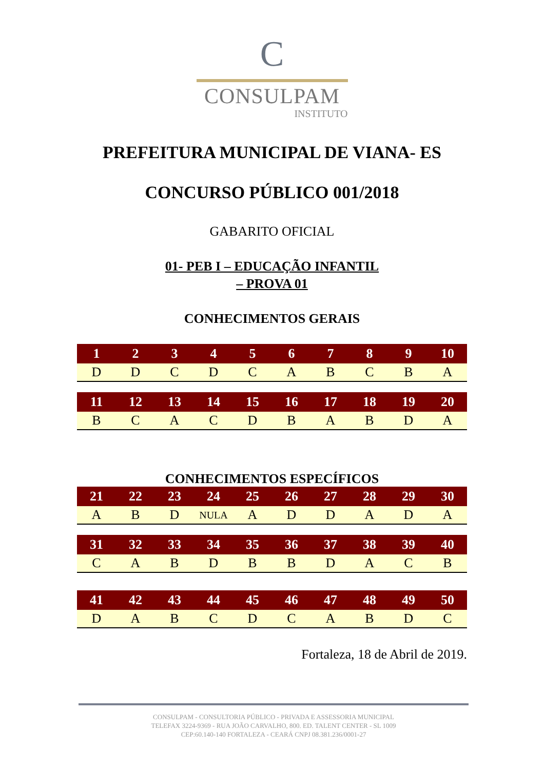C
CONSULPAM
INSTITUTO
PREFEITURA MUNICIPAL DE VIANA- ES
CONCURSO PÚBLICO 001/2018
GABARITO OFICIAL
01- PEB I – EDUCAÇÃO INFANTIL
– PROVA 01
CONHECIMENTOS GERAIS
| 1 | 2 | 3 | 4 | 5 | 6 | 7 | 8 | 9 | 10 |
| --- | --- | --- | --- | --- | --- | --- | --- | --- | --- |
| D | D | C | D | C | A | B | C | B | A |
| 11 | 12 | 13 | 14 | 15 | 16 | 17 | 18 | 19 | 20 |
| --- | --- | --- | --- | --- | --- | --- | --- | --- | --- |
| B | C | A | C | D | B | A | B | D | A |
CONHECIMENTOS ESPECÍFICOS
| 21 | 22 | 23 | 24 | 25 | 26 | 27 | 28 | 29 | 30 |
| --- | --- | --- | --- | --- | --- | --- | --- | --- | --- |
| A | B | D | NULA | A | D | D | A | D | A |
| 31 | 32 | 33 | 34 | 35 | 36 | 37 | 38 | 39 | 40 |
| --- | --- | --- | --- | --- | --- | --- | --- | --- | --- |
| C | A | B | D | B | B | D | A | C | B |
| 41 | 42 | 43 | 44 | 45 | 46 | 47 | 48 | 49 | 50 |
| --- | --- | --- | --- | --- | --- | --- | --- | --- | --- |
| D | A | B | C | D | C | A | B | D | C |
Fortaleza, 18 de Abril de 2019.
CONSULPAM - CONSULTORIA PÚBLICO - PRIVADA E ASSESSORIA MUNICIPAL
TELEFAX 3224-9369 - RUA JOÃO CARVALHO, 800. ED. TALENT CENTER - SL 1009
CEP:60.140-140 FORTALEZA - CEARÁ CNPJ 08.381.236/0001-27